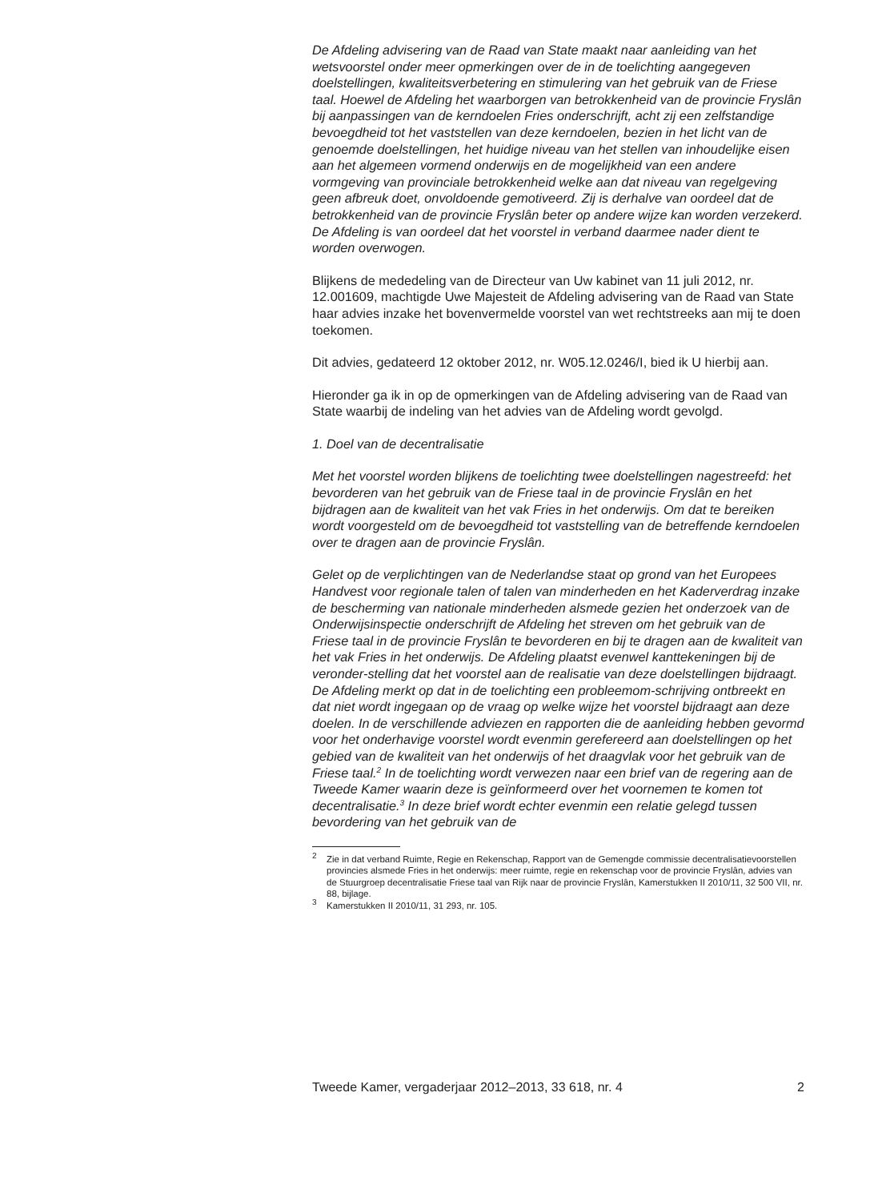De Afdeling advisering van de Raad van State maakt naar aanleiding van het wetsvoorstel onder meer opmerkingen over de in de toelichting aangegeven doelstellingen, kwaliteitsverbetering en stimulering van het gebruik van de Friese taal. Hoewel de Afdeling het waarborgen van betrokkenheid van de provincie Fryslân bij aanpassingen van de kerndoelen Fries onderschrijft, acht zij een zelfstandige bevoegdheid tot het vaststellen van deze kerndoelen, bezien in het licht van de genoemde doelstellingen, het huidige niveau van het stellen van inhoudelijke eisen aan het algemeen vormend onderwijs en de mogelijkheid van een andere vormgeving van provinciale betrokkenheid welke aan dat niveau van regelgeving geen afbreuk doet, onvoldoende gemotiveerd. Zij is derhalve van oordeel dat de betrokkenheid van de provincie Fryslân beter op andere wijze kan worden verzekerd. De Afdeling is van oordeel dat het voorstel in verband daarmee nader dient te worden overwogen.
Blijkens de mededeling van de Directeur van Uw kabinet van 11 juli 2012, nr. 12.001609, machtigde Uwe Majesteit de Afdeling advisering van de Raad van State haar advies inzake het bovenvermelde voorstel van wet rechtstreeks aan mij te doen toekomen.
Dit advies, gedateerd 12 oktober 2012, nr. W05.12.0246/I, bied ik U hierbij aan.
Hieronder ga ik in op de opmerkingen van de Afdeling advisering van de Raad van State waarbij de indeling van het advies van de Afdeling wordt gevolgd.
1. Doel van de decentralisatie
Met het voorstel worden blijkens de toelichting twee doelstellingen nagestreefd: het bevorderen van het gebruik van de Friese taal in de provincie Fryslân en het bijdragen aan de kwaliteit van het vak Fries in het onderwijs. Om dat te bereiken wordt voorgesteld om de bevoegdheid tot vaststelling van de betreffende kerndoelen over te dragen aan de provincie Fryslân.
Gelet op de verplichtingen van de Nederlandse staat op grond van het Europees Handvest voor regionale talen of talen van minderheden en het Kaderverdrag inzake de bescherming van nationale minderheden alsmede gezien het onderzoek van de Onderwijsinspectie onderschrijft de Afdeling het streven om het gebruik van de Friese taal in de provincie Fryslân te bevorderen en bij te dragen aan de kwaliteit van het vak Fries in het onderwijs. De Afdeling plaatst evenwel kanttekeningen bij de veronder-stelling dat het voorstel aan de realisatie van deze doelstellingen bijdraagt. De Afdeling merkt op dat in de toelichting een probleemom-schrijving ontbreekt en dat niet wordt ingegaan op de vraag op welke wijze het voorstel bijdraagt aan deze doelen. In de verschillende adviezen en rapporten die de aanleiding hebben gevormd voor het onderhavige voorstel wordt evenmin gerefereerd aan doelstellingen op het gebied van de kwaliteit van het onderwijs of het draagvlak voor het gebruik van de Friese taal.<sup>2</sup> In de toelichting wordt verwezen naar een brief van de regering aan de Tweede Kamer waarin deze is geïnformeerd over het voornemen te komen tot decentralisatie.<sup>3</sup> In deze brief wordt echter evenmin een relatie gelegd tussen bevordering van het gebruik van de
<sup>2</sup> Zie in dat verband Ruimte, Regie en Rekenschap, Rapport van de Gemengde commissie decentralisatievoorstellen provincies alsmede Fries in het onderwijs: meer ruimte, regie en rekenschap voor de provincie Fryslân, advies van de Stuurgroep decentralisatie Friese taal van Rijk naar de provincie Fryslân, Kamerstukken II 2010/11, 32 500 VII, nr. 88, bijlage.
<sup>3</sup> Kamerstukken II 2010/11, 31 293, nr. 105.
Tweede Kamer, vergaderjaar 2012–2013, 33 618, nr. 4 2